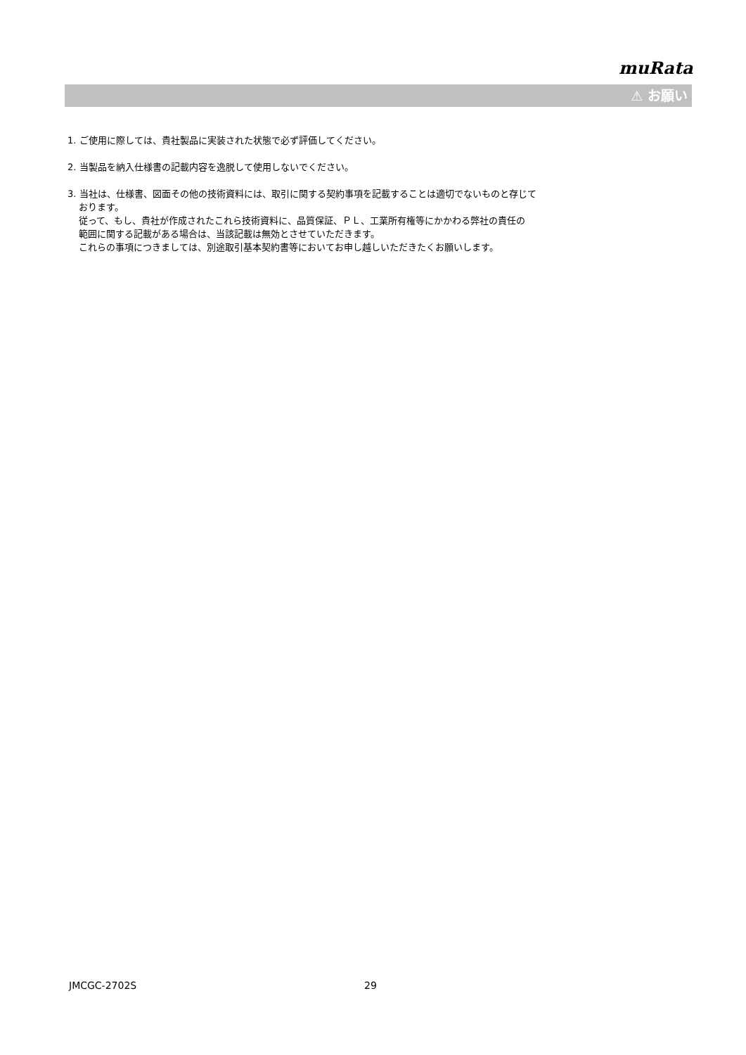muRata
⚠ お願い
1. ご使用に際しては、貴社製品に実装された状態で必ず評価してください。
2. 当製品を納入仕様書の記載内容を逸脱して使用しないでください。
3. 当社は、仕様書、図面その他の技術資料には、取引に関する契約事項を記載することは適切でないものと存じて
おります。
従って、もし、貴社が作成されたこれら技術資料に、品質保証、ＰＬ、工業所有権等にかかわる弊社の責任の
範囲に関する記載がある場合は、当該記載は無効とさせていただきます。
これらの事項につきましては、別途取引基本契約書等においてお申し越しいただきたくお願いします。
JMCGC-2702S 29